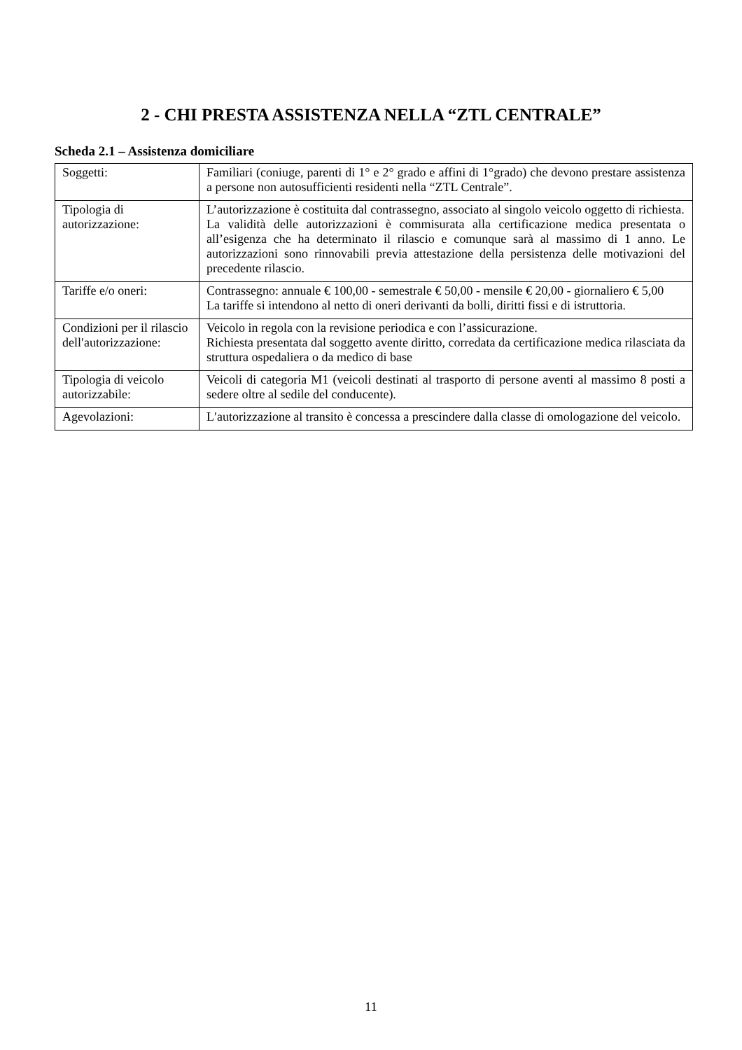2 - CHI PRESTA ASSISTENZA NELLA “ZTL CENTRALE”
Scheda 2.1 – Assistenza domiciliare
| Soggetti: | Familiari (coniuge, parenti di 1° e 2° grado e affini di 1°grado) che devono prestare assistenza a persone non autosufficienti residenti nella “ZTL Centrale”. |
| Tipologia di autorizzazione: | L’autorizzazione è costituita dal contrassegno, associato al singolo veicolo oggetto di richiesta. La validità delle autorizzazioni è commisurata alla certificazione medica presentata o all’esigenza che ha determinato il rilascio e comunque sarà al massimo di 1 anno. Le autorizzazioni sono rinnovabili previa attestazione della persistenza delle motivazioni del precedente rilascio. |
| Tariffe e/o oneri: | Contrassegno: annuale € 100,00 - semestrale € 50,00 - mensile € 20,00 - giornaliero € 5,00 La tariffe si intendono al netto di oneri derivanti da bolli, diritti fissi e di istruttoria. |
| Condizioni per il rilascio dell′autorizzazione: | Veicolo in regola con la revisione periodica e con l’assicurazione. Richiesta presentata dal soggetto avente diritto, corredata da certificazione medica rilasciata da struttura ospedaliera o da medico di base |
| Tipologia di veicolo autorizzabile: | Veicoli di categoria M1 (veicoli destinati al trasporto di persone aventi al massimo 8 posti a sedere oltre al sedile del conducente). |
| Agevolazioni: | L′autorizzazione al transito è concessa a prescindere dalla classe di omologazione del veicolo. |
11